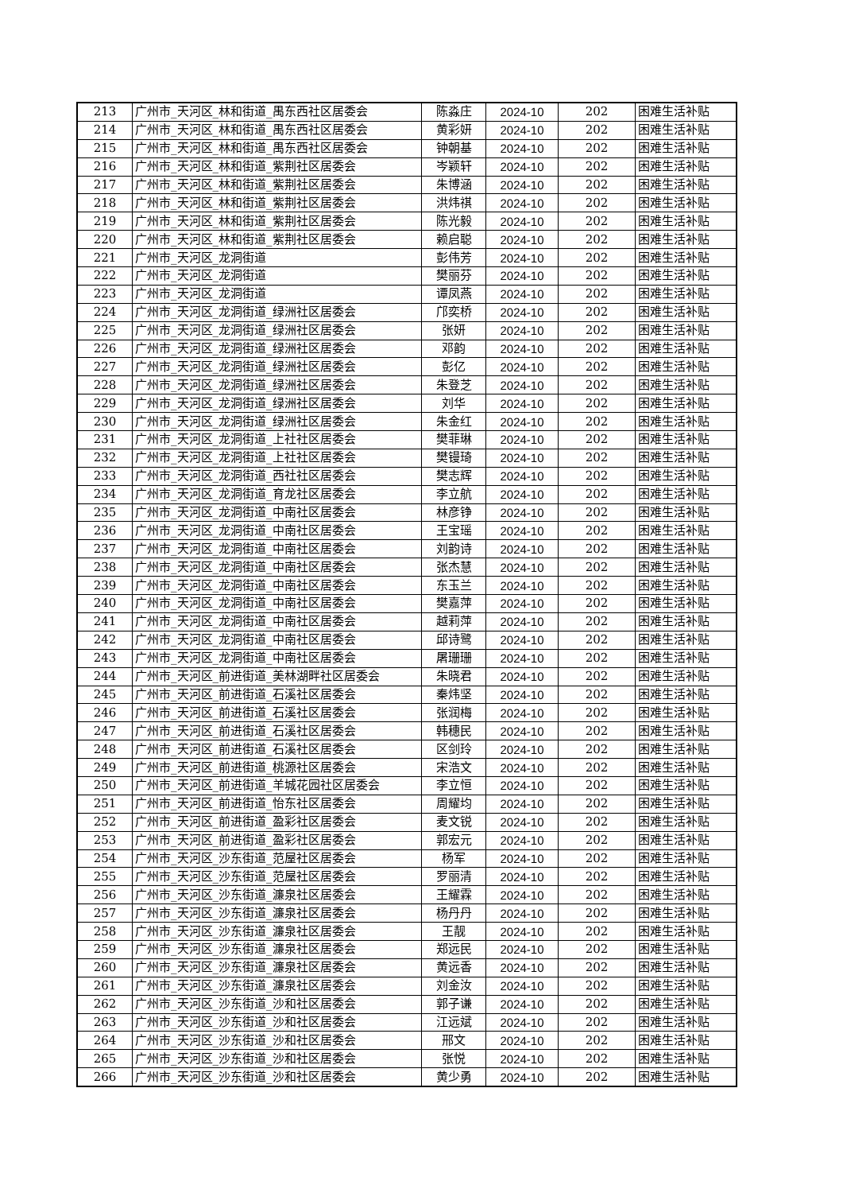| 213 | 广州市_天河区_林和街道_禺东西社区居委会 | 陈淼庄 | 2024-10 | 202 | 困难生活补贴 |
| 214 | 广州市_天河区_林和街道_禺东西社区居委会 | 黄彩妍 | 2024-10 | 202 | 困难生活补贴 |
| 215 | 广州市_天河区_林和街道_禺东西社区居委会 | 钟朝基 | 2024-10 | 202 | 困难生活补贴 |
| 216 | 广州市_天河区_林和街道_紫荆社区居委会 | 岑颖轩 | 2024-10 | 202 | 困难生活补贴 |
| 217 | 广州市_天河区_林和街道_紫荆社区居委会 | 朱博涵 | 2024-10 | 202 | 困难生活补贴 |
| 218 | 广州市_天河区_林和街道_紫荆社区居委会 | 洪炜祺 | 2024-10 | 202 | 困难生活补贴 |
| 219 | 广州市_天河区_林和街道_紫荆社区居委会 | 陈光毅 | 2024-10 | 202 | 困难生活补贴 |
| 220 | 广州市_天河区_林和街道_紫荆社区居委会 | 赖启聪 | 2024-10 | 202 | 困难生活补贴 |
| 221 | 广州市_天河区_龙洞街道 | 彭伟芳 | 2024-10 | 202 | 困难生活补贴 |
| 222 | 广州市_天河区_龙洞街道 | 樊丽芬 | 2024-10 | 202 | 困难生活补贴 |
| 223 | 广州市_天河区_龙洞街道 | 谭凤燕 | 2024-10 | 202 | 困难生活补贴 |
| 224 | 广州市_天河区_龙洞街道_绿洲社区居委会 | 邝奕桥 | 2024-10 | 202 | 困难生活补贴 |
| 225 | 广州市_天河区_龙洞街道_绿洲社区居委会 | 张妍 | 2024-10 | 202 | 困难生活补贴 |
| 226 | 广州市_天河区_龙洞街道_绿洲社区居委会 | 邓韵 | 2024-10 | 202 | 困难生活补贴 |
| 227 | 广州市_天河区_龙洞街道_绿洲社区居委会 | 彭亿 | 2024-10 | 202 | 困难生活补贴 |
| 228 | 广州市_天河区_龙洞街道_绿洲社区居委会 | 朱登芝 | 2024-10 | 202 | 困难生活补贴 |
| 229 | 广州市_天河区_龙洞街道_绿洲社区居委会 | 刘华 | 2024-10 | 202 | 困难生活补贴 |
| 230 | 广州市_天河区_龙洞街道_绿洲社区居委会 | 朱金红 | 2024-10 | 202 | 困难生活补贴 |
| 231 | 广州市_天河区_龙洞街道_上社社区居委会 | 樊菲琳 | 2024-10 | 202 | 困难生活补贴 |
| 232 | 广州市_天河区_龙洞街道_上社社区居委会 | 樊镘琦 | 2024-10 | 202 | 困难生活补贴 |
| 233 | 广州市_天河区_龙洞街道_西社社区居委会 | 樊志辉 | 2024-10 | 202 | 困难生活补贴 |
| 234 | 广州市_天河区_龙洞街道_育龙社区居委会 | 李立航 | 2024-10 | 202 | 困难生活补贴 |
| 235 | 广州市_天河区_龙洞街道_中南社区居委会 | 林彦铮 | 2024-10 | 202 | 困难生活补贴 |
| 236 | 广州市_天河区_龙洞街道_中南社区居委会 | 王宝瑶 | 2024-10 | 202 | 困难生活补贴 |
| 237 | 广州市_天河区_龙洞街道_中南社区居委会 | 刘韵诗 | 2024-10 | 202 | 困难生活补贴 |
| 238 | 广州市_天河区_龙洞街道_中南社区居委会 | 张杰慧 | 2024-10 | 202 | 困难生活补贴 |
| 239 | 广州市_天河区_龙洞街道_中南社区居委会 | 东玉兰 | 2024-10 | 202 | 困难生活补贴 |
| 240 | 广州市_天河区_龙洞街道_中南社区居委会 | 樊嘉萍 | 2024-10 | 202 | 困难生活补贴 |
| 241 | 广州市_天河区_龙洞街道_中南社区居委会 | 越莉萍 | 2024-10 | 202 | 困难生活补贴 |
| 242 | 广州市_天河区_龙洞街道_中南社区居委会 | 邱诗鹭 | 2024-10 | 202 | 困难生活补贴 |
| 243 | 广州市_天河区_龙洞街道_中南社区居委会 | 屠珊珊 | 2024-10 | 202 | 困难生活补贴 |
| 244 | 广州市_天河区_前进街道_美林湖畔社区居委会 | 朱晓君 | 2024-10 | 202 | 困难生活补贴 |
| 245 | 广州市_天河区_前进街道_石溪社区居委会 | 秦炜坚 | 2024-10 | 202 | 困难生活补贴 |
| 246 | 广州市_天河区_前进街道_石溪社区居委会 | 张润梅 | 2024-10 | 202 | 困难生活补贴 |
| 247 | 广州市_天河区_前进街道_石溪社区居委会 | 韩穗民 | 2024-10 | 202 | 困难生活补贴 |
| 248 | 广州市_天河区_前进街道_石溪社区居委会 | 区剑玲 | 2024-10 | 202 | 困难生活补贴 |
| 249 | 广州市_天河区_前进街道_桃源社区居委会 | 宋浩文 | 2024-10 | 202 | 困难生活补贴 |
| 250 | 广州市_天河区_前进街道_羊城花园社区居委会 | 李立恒 | 2024-10 | 202 | 困难生活补贴 |
| 251 | 广州市_天河区_前进街道_怡东社区居委会 | 周耀均 | 2024-10 | 202 | 困难生活补贴 |
| 252 | 广州市_天河区_前进街道_盈彩社区居委会 | 麦文锐 | 2024-10 | 202 | 困难生活补贴 |
| 253 | 广州市_天河区_前进街道_盈彩社区居委会 | 郭宏元 | 2024-10 | 202 | 困难生活补贴 |
| 254 | 广州市_天河区_沙东街道_范屋社区居委会 | 杨军 | 2024-10 | 202 | 困难生活补贴 |
| 255 | 广州市_天河区_沙东街道_范屋社区居委会 | 罗丽清 | 2024-10 | 202 | 困难生活补贴 |
| 256 | 广州市_天河区_沙东街道_濂泉社区居委会 | 王耀霖 | 2024-10 | 202 | 困难生活补贴 |
| 257 | 广州市_天河区_沙东街道_濂泉社区居委会 | 杨丹丹 | 2024-10 | 202 | 困难生活补贴 |
| 258 | 广州市_天河区_沙东街道_濂泉社区居委会 | 王靓 | 2024-10 | 202 | 困难生活补贴 |
| 259 | 广州市_天河区_沙东街道_濂泉社区居委会 | 郑远民 | 2024-10 | 202 | 困难生活补贴 |
| 260 | 广州市_天河区_沙东街道_濂泉社区居委会 | 黄远香 | 2024-10 | 202 | 困难生活补贴 |
| 261 | 广州市_天河区_沙东街道_濂泉社区居委会 | 刘金汝 | 2024-10 | 202 | 困难生活补贴 |
| 262 | 广州市_天河区_沙东街道_沙和社区居委会 | 郭子谦 | 2024-10 | 202 | 困难生活补贴 |
| 263 | 广州市_天河区_沙东街道_沙和社区居委会 | 江远斌 | 2024-10 | 202 | 困难生活补贴 |
| 264 | 广州市_天河区_沙东街道_沙和社区居委会 | 邢文 | 2024-10 | 202 | 困难生活补贴 |
| 265 | 广州市_天河区_沙东街道_沙和社区居委会 | 张悦 | 2024-10 | 202 | 困难生活补贴 |
| 266 | 广州市_天河区_沙东街道_沙和社区居委会 | 黄少勇 | 2024-10 | 202 | 困难生活补贴 |